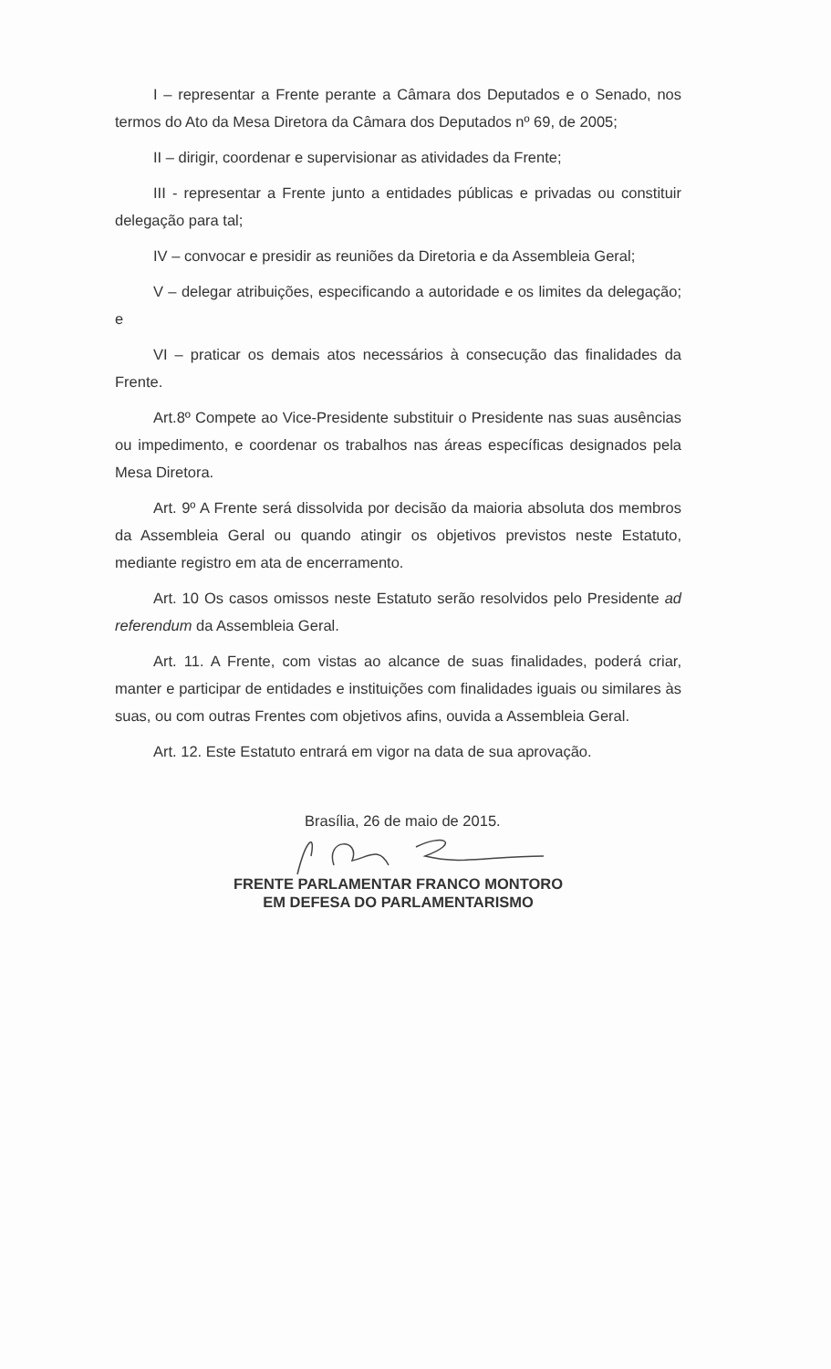I – representar a Frente perante a Câmara dos Deputados e o Senado, nos termos do Ato da Mesa Diretora da Câmara dos Deputados nº 69, de 2005;
II – dirigir, coordenar e supervisionar as atividades da Frente;
III - representar a Frente junto a entidades públicas e privadas ou constituir delegação para tal;
IV – convocar e presidir as reuniões da Diretoria e da Assembleia Geral;
V – delegar atribuições, especificando a autoridade e os limites da delegação; e
VI – praticar os demais atos necessários à consecução das finalidades da Frente.
Art.8º Compete ao Vice-Presidente substituir o Presidente nas suas ausências ou impedimento, e coordenar os trabalhos nas áreas específicas designados pela Mesa Diretora.
Art. 9º A Frente será dissolvida por decisão da maioria absoluta dos membros da Assembleia Geral ou quando atingir os objetivos previstos neste Estatuto, mediante registro em ata de encerramento.
Art. 10 Os casos omissos neste Estatuto serão resolvidos pelo Presidente ad referendum da Assembleia Geral.
Art. 11. A Frente, com vistas ao alcance de suas finalidades, poderá criar, manter e participar de entidades e instituições com finalidades iguais ou similares às suas, ou com outras Frentes com objetivos afins, ouvida a Assembleia Geral.
Art. 12. Este Estatuto entrará em vigor na data de sua aprovação.
Brasília, 26 de maio de 2015.
FRENTE PARLAMENTAR FRANCO MONTORO
EM DEFESA DO PARLAMENTARISMO